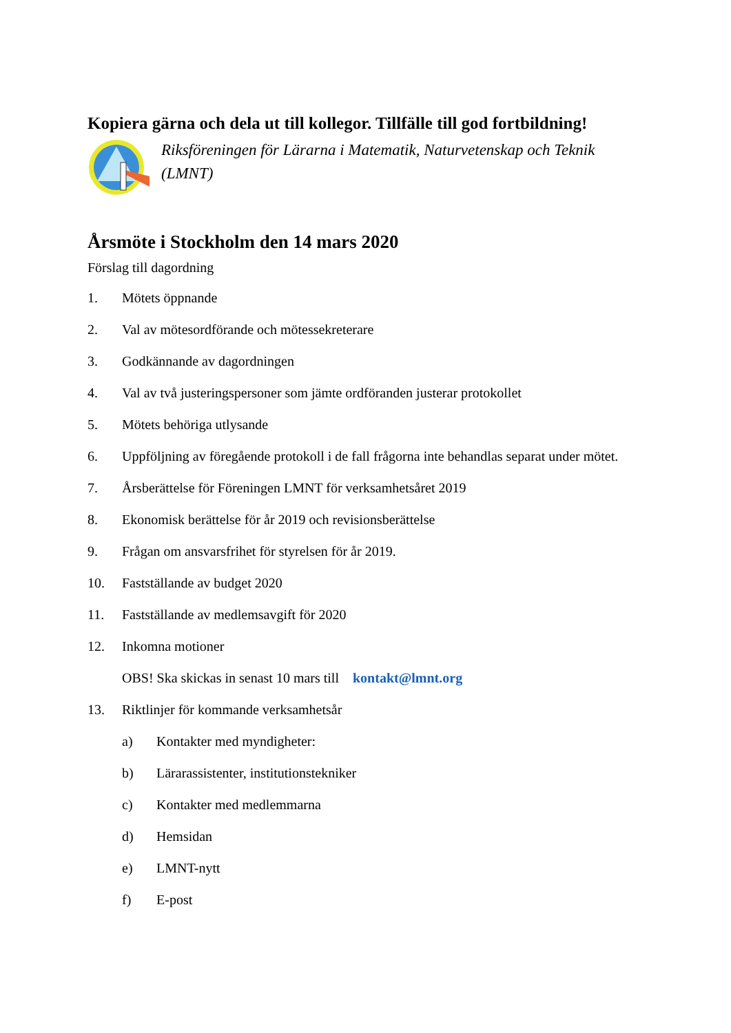Kopiera gärna och dela ut till kollegor. Tillfälle till god fortbildning!
Riksföreningen för Lärarna i Matematik, Naturvetenskap och Teknik (LMNT)
Årsmöte i Stockholm den 14 mars 2020
Förslag till dagordning
1. Mötets öppnande
2. Val av mötesordförande och mötessekreterare
3. Godkännande av dagordningen
4. Val av två justeringspersoner som jämte ordföranden justerar protokollet
5. Mötets behöriga utlysande
6. Uppföljning av föregående protokoll i de fall frågorna inte behandlas separat under mötet.
7. Årsberättelse för Föreningen LMNT för verksamhetsåret 2019
8. Ekonomisk berättelse för år 2019 och revisionsberättelse
9. Frågan om ansvarsfrihet för styrelsen för år 2019.
10. Fastställande av budget 2020
11. Fastställande av medlemsavgift för 2020
12. Inkomna motioner
OBS! Ska skickas in senast 10 mars till kontakt@lmnt.org
13. Riktlinjer för kommande verksamhetsår
a) Kontakter med myndigheter:
b) Lärarassistenter, institutionstekniker
c) Kontakter med medlemmarna
d) Hemsidan
e) LMNT-nytt
f) E-post